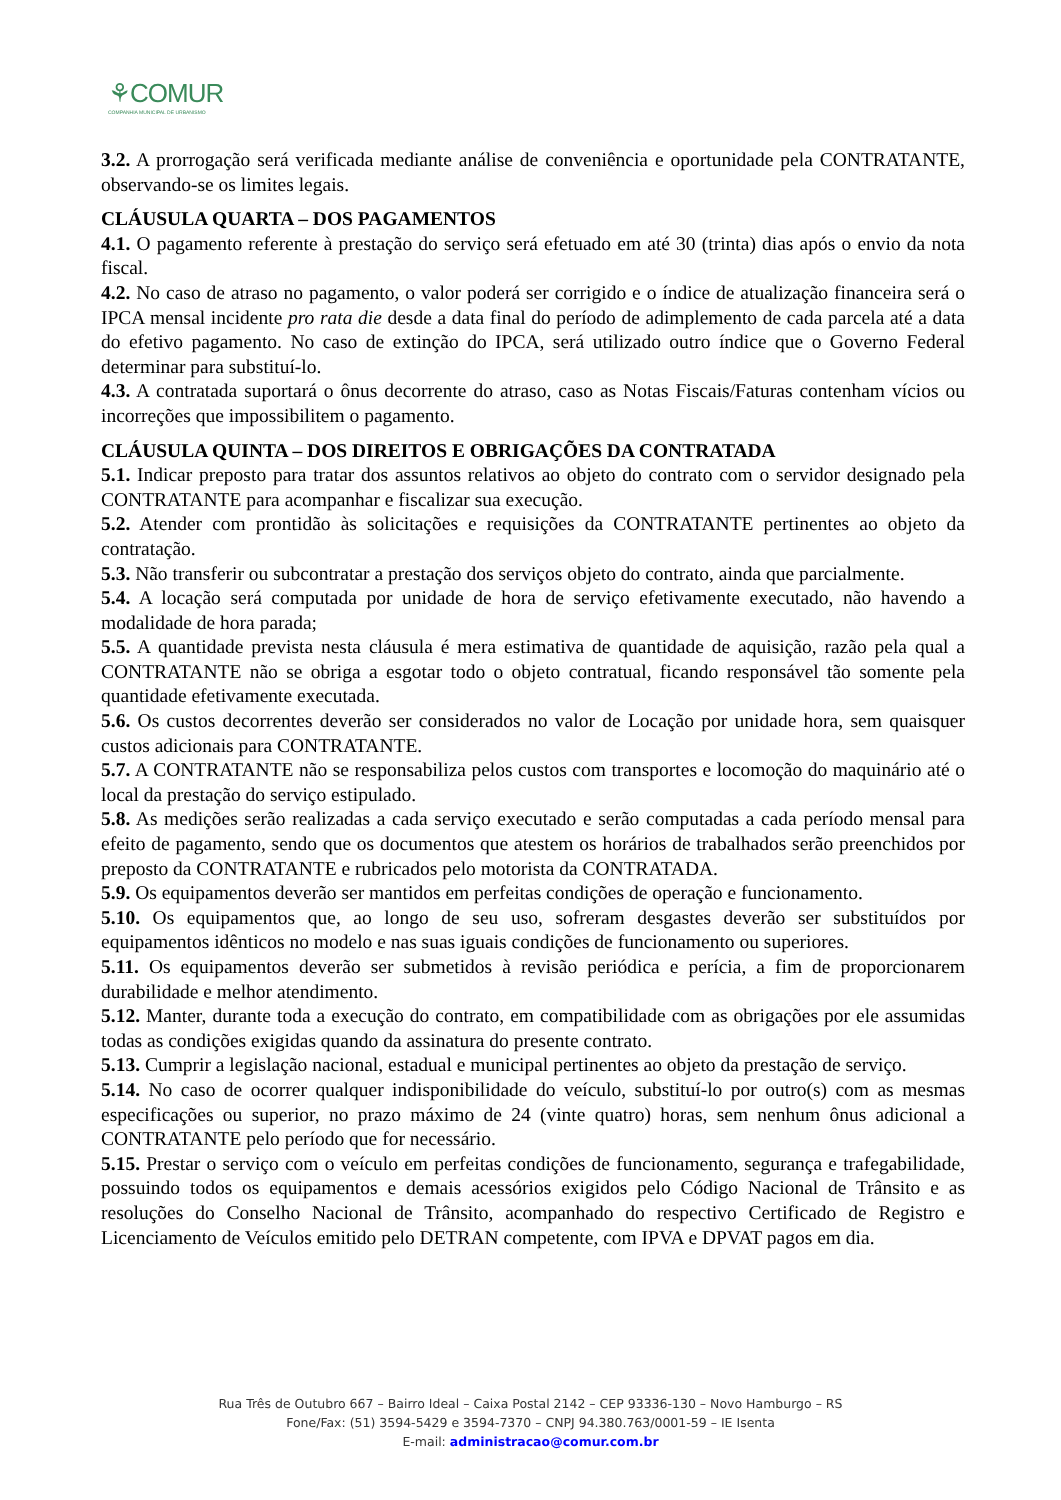⚘COMUR
COMPANHIA MUNICIPAL DE URBANISMO
3.2. A prorrogação será verificada mediante análise de conveniência e oportunidade pela CONTRATANTE, observando-se os limites legais.
CLÁUSULA QUARTA – DOS PAGAMENTOS
4.1. O pagamento referente à prestação do serviço será efetuado em até 30 (trinta) dias após o envio da nota fiscal.
4.2. No caso de atraso no pagamento, o valor poderá ser corrigido e o índice de atualização financeira será o IPCA mensal incidente pro rata die desde a data final do período de adimplemento de cada parcela até a data do efetivo pagamento. No caso de extinção do IPCA, será utilizado outro índice que o Governo Federal determinar para substituí-lo.
4.3. A contratada suportará o ônus decorrente do atraso, caso as Notas Fiscais/Faturas contenham vícios ou incorreções que impossibilitem o pagamento.
CLÁUSULA QUINTA – DOS DIREITOS E OBRIGAÇÕES DA CONTRATADA
5.1. Indicar preposto para tratar dos assuntos relativos ao objeto do contrato com o servidor designado pela CONTRATANTE para acompanhar e fiscalizar sua execução.
5.2. Atender com prontidão às solicitações e requisições da CONTRATANTE pertinentes ao objeto da contratação.
5.3. Não transferir ou subcontratar a prestação dos serviços objeto do contrato, ainda que parcialmente.
5.4. A locação será computada por unidade de hora de serviço efetivamente executado, não havendo a modalidade de hora parada;
5.5. A quantidade prevista nesta cláusula é mera estimativa de quantidade de aquisição, razão pela qual a CONTRATANTE não se obriga a esgotar todo o objeto contratual, ficando responsável tão somente pela quantidade efetivamente executada.
5.6. Os custos decorrentes deverão ser considerados no valor de Locação por unidade hora, sem quaisquer custos adicionais para CONTRATANTE.
5.7. A CONTRATANTE não se responsabiliza pelos custos com transportes e locomoção do maquinário até o local da prestação do serviço estipulado.
5.8. As medições serão realizadas a cada serviço executado e serão computadas a cada período mensal para efeito de pagamento, sendo que os documentos que atestem os horários de trabalhados serão preenchidos por preposto da CONTRATANTE e rubricados pelo motorista da CONTRATADA.
5.9. Os equipamentos deverão ser mantidos em perfeitas condições de operação e funcionamento.
5.10. Os equipamentos que, ao longo de seu uso, sofreram desgastes deverão ser substituídos por equipamentos idênticos no modelo e nas suas iguais condições de funcionamento ou superiores.
5.11. Os equipamentos deverão ser submetidos à revisão periódica e perícia, a fim de proporcionarem durabilidade e melhor atendimento.
5.12. Manter, durante toda a execução do contrato, em compatibilidade com as obrigações por ele assumidas todas as condições exigidas quando da assinatura do presente contrato.
5.13. Cumprir a legislação nacional, estadual e municipal pertinentes ao objeto da prestação de serviço.
5.14. No caso de ocorrer qualquer indisponibilidade do veículo, substituí-lo por outro(s) com as mesmas especificações ou superior, no prazo máximo de 24 (vinte quatro) horas, sem nenhum ônus adicional a CONTRATANTE pelo período que for necessário.
5.15. Prestar o serviço com o veículo em perfeitas condições de funcionamento, segurança e trafegabilidade, possuindo todos os equipamentos e demais acessórios exigidos pelo Código Nacional de Trânsito e as resoluções do Conselho Nacional de Trânsito, acompanhado do respectivo Certificado de Registro e Licenciamento de Veículos emitido pelo DETRAN competente, com IPVA e DPVAT pagos em dia.
Rua Três de Outubro 667 – Bairro Ideal – Caixa Postal 2142 – CEP 93336-130 – Novo Hamburgo – RS
Fone/Fax: (51) 3594-5429 e 3594-7370 – CNPJ 94.380.763/0001-59 – IE Isenta
E-mail: administracao@comur.com.br